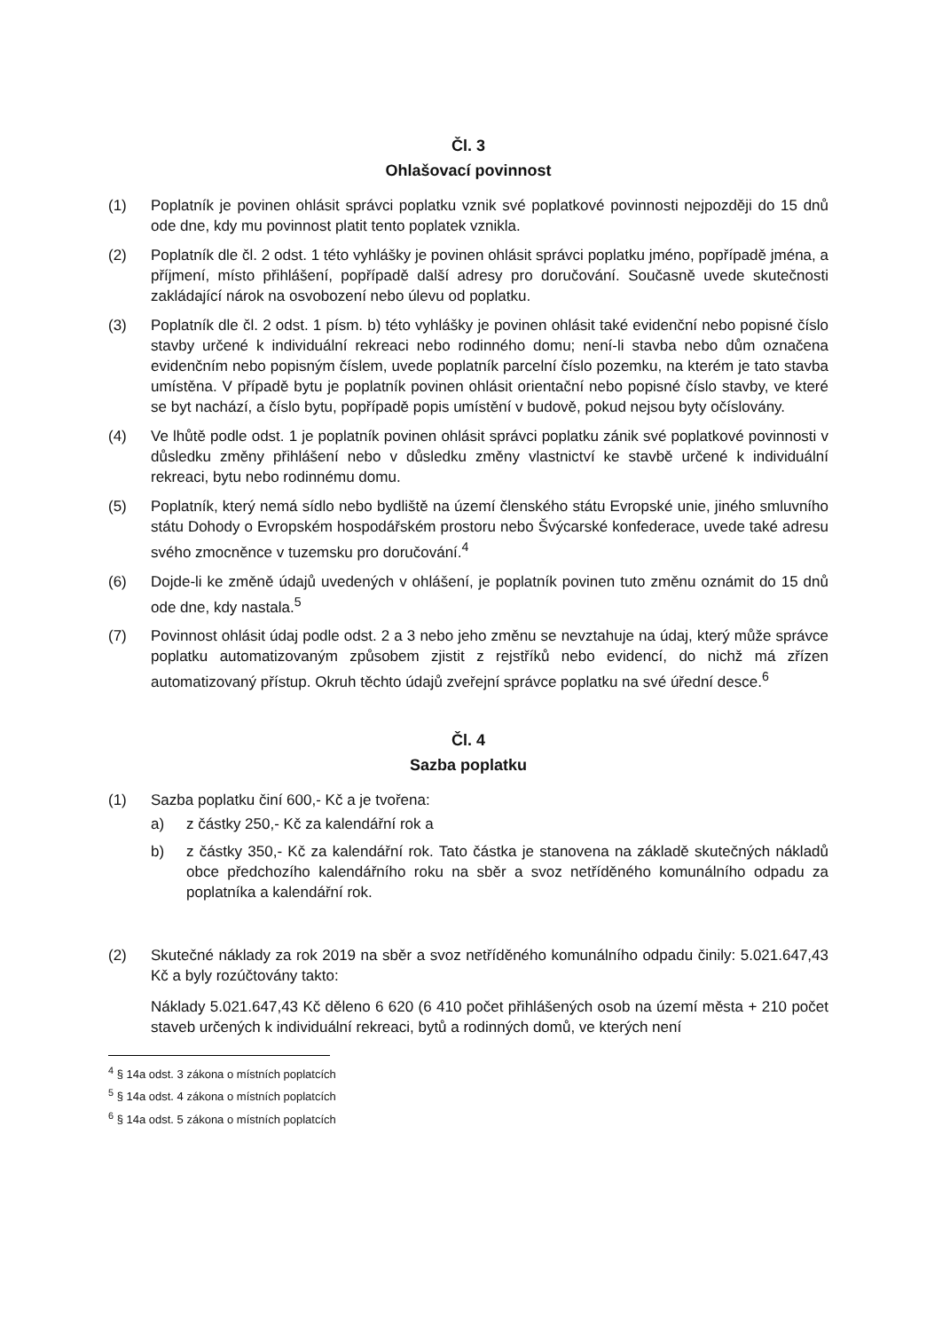Čl. 3
Ohlašovací povinnost
(1) Poplatník je povinen ohlásit správci poplatku vznik své poplatkové povinnosti nejpozději do 15 dnů ode dne, kdy mu povinnost platit tento poplatek vznikla.
(2) Poplatník dle čl. 2 odst. 1 této vyhlášky je povinen ohlásit správci poplatku jméno, popřípadě jména, a příjmení, místo přihlášení, popřípadě další adresy pro doručování. Současně uvede skutečnosti zakládající nárok na osvobození nebo úlevu od poplatku.
(3) Poplatník dle čl. 2 odst. 1 písm. b) této vyhlášky je povinen ohlásit také evidenční nebo popisné číslo stavby určené k individuální rekreaci nebo rodinného domu; není-li stavba nebo dům označena evidenčním nebo popisným číslem, uvede poplatník parcelní číslo pozemku, na kterém je tato stavba umístěna. V případě bytu je poplatník povinen ohlásit orientační nebo popisné číslo stavby, ve které se byt nachází, a číslo bytu, popřípadě popis umístění v budově, pokud nejsou byty očíslovány.
(4) Ve lhůtě podle odst. 1 je poplatník povinen ohlásit správci poplatku zánik své poplatkové povinnosti v důsledku změny přihlášení nebo v důsledku změny vlastnictví ke stavbě určené k individuální rekreaci, bytu nebo rodinnému domu.
(5) Poplatník, který nemá sídlo nebo bydliště na území členského státu Evropské unie, jiného smluvního státu Dohody o Evropském hospodářském prostoru nebo Švýcarské konfederace, uvede také adresu svého zmocněnce v tuzemsku pro doručování.<sup>4</sup>
(6) Dojde-li ke změně údajů uvedených v ohlášení, je poplatník povinen tuto změnu oznámit do 15 dnů ode dne, kdy nastala.<sup>5</sup>
(7) Povinnost ohlásit údaj podle odst. 2 a 3 nebo jeho změnu se nevztahuje na údaj, který může správce poplatku automatizovaným způsobem zjistit z rejstříků nebo evidencí, do nichž má zřízen automatizovaný přístup. Okruh těchto údajů zveřejní správce poplatku na své úřední desce.<sup>6</sup>
Čl. 4
Sazba poplatku
(1) Sazba poplatku činí 600,- Kč a je tvořena:
a) z částky 250,- Kč za kalendářní rok a
b) z částky 350,- Kč za kalendářní rok. Tato částka je stanovena na základě skutečných nákladů obce předchozího kalendářního roku na sběr a svoz netříděného komunálního odpadu za poplatníka a kalendářní rok.
(2) Skutečné náklady za rok 2019 na sběr a svoz netříděného komunálního odpadu činily: 5.021.647,43 Kč a byly rozúčtovány takto:
Náklady 5.021.647,43 Kč děleno 6 620 (6 410 počet přihlášených osob na území města + 210 počet staveb určených k individuální rekreaci, bytů a rodinných domů, ve kterých není
<sup>4</sup> § 14a odst. 3 zákona o místních poplatcích
<sup>5</sup> § 14a odst. 4 zákona o místních poplatcích
<sup>6</sup> § 14a odst. 5 zákona o místních poplatcích